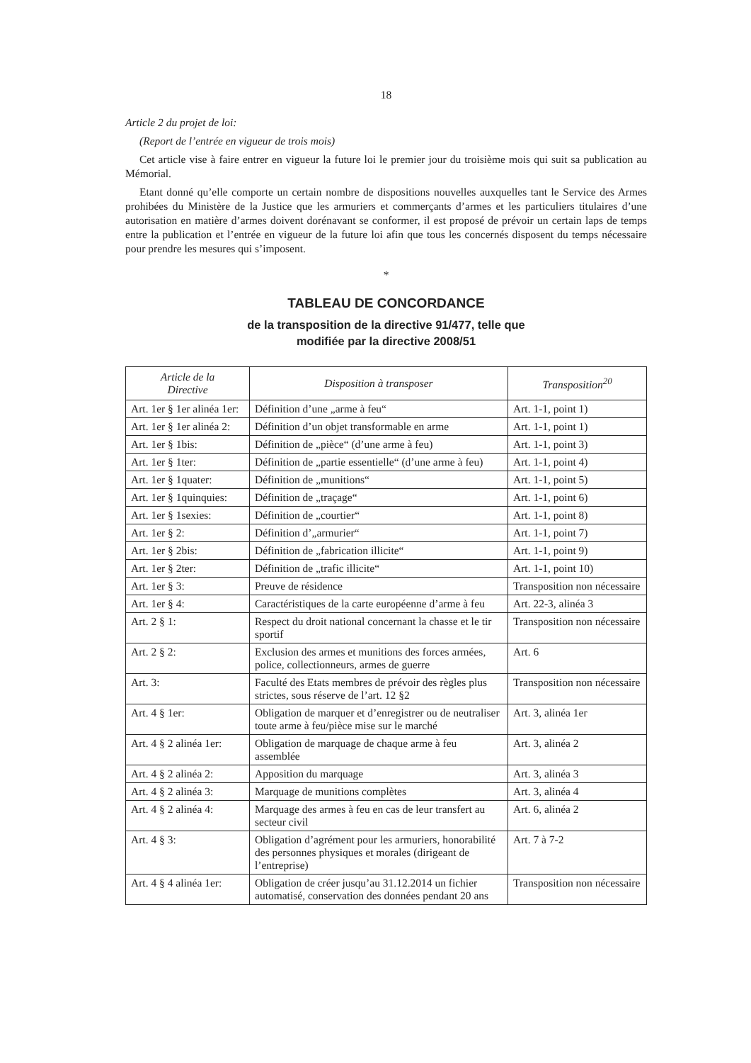18
Article 2 du projet de loi:
(Report de l’entrée en vigueur de trois mois)
Cet article vise à faire entrer en vigueur la future loi le premier jour du troisième mois qui suit sa publication au Mémorial.
Etant donné qu’elle comporte un certain nombre de dispositions nouvelles auxquelles tant le Service des Armes prohibées du Ministère de la Justice que les armuriers et commerçants d’armes et les particuliers titulaires d’une autorisation en matière d’armes doivent dorénavant se conformer, il est proposé de prévoir un certain laps de temps entre la publication et l’entrée en vigueur de la future loi afin que tous les concernés disposent du temps nécessaire pour prendre les mesures qui s’imposent.
*
TABLEAU DE CONCORDANCE
de la transposition de la directive 91/477, telle que
modifiée par la directive 2008/51
| Article de la Directive | Disposition à transposer | Transposition<sup>20</sup> |
| --- | --- | --- |
| Art. 1er § 1er alinéa 1er: | Définition d’une „arme à feu“ | Art. 1-1, point 1) |
| Art. 1er § 1er alinéa 2: | Définition d’un objet transformable en arme | Art. 1-1, point 1) |
| Art. 1er § 1bis: | Définition de „pièce“ (d’une arme à feu) | Art. 1-1, point 3) |
| Art. 1er § 1ter: | Définition de „partie essentielle“ (d’une arme à feu) | Art. 1-1, point 4) |
| Art. 1er § 1quater: | Définition de „munitions“ | Art. 1-1, point 5) |
| Art. 1er § 1quinquies: | Définition de „traçage“ | Art. 1-1, point 6) |
| Art. 1er § 1sexies: | Définition de „courtier“ | Art. 1-1, point 8) |
| Art. 1er § 2: | Définition d’„armurier“ | Art. 1-1, point 7) |
| Art. 1er § 2bis: | Définition de „fabrication illicite“ | Art. 1-1, point 9) |
| Art. 1er § 2ter: | Définition de „trafic illicite“ | Art. 1-1, point 10) |
| Art. 1er § 3: | Preuve de résidence | Transposition non nécessaire |
| Art. 1er § 4: | Caractéristiques de la carte européenne d’arme à feu | Art. 22-3, alinéa 3 |
| Art. 2 § 1: | Respect du droit national concernant la chasse et le tir sportif | Transposition non nécessaire |
| Art. 2 § 2: | Exclusion des armes et munitions des forces armées, police, collectionneurs, armes de guerre | Art. 6 |
| Art. 3: | Faculté des Etats membres de prévoir des règles plus strictes, sous réserve de l’art. 12 §2 | Transposition non nécessaire |
| Art. 4 § 1er: | Obligation de marquer et d’enregistrer ou de neutraliser toute arme à feu/pièce mise sur le marché | Art. 3, alinéa 1er |
| Art. 4 § 2 alinéa 1er: | Obligation de marquage de chaque arme à feu assemblée | Art. 3, alinéa 2 |
| Art. 4 § 2 alinéa 2: | Apposition du marquage | Art. 3, alinéa 3 |
| Art. 4 § 2 alinéa 3: | Marquage de munitions complètes | Art. 3, alinéa 4 |
| Art. 4 § 2 alinéa 4: | Marquage des armes à feu en cas de leur transfert au secteur civil | Art. 6, alinéa 2 |
| Art. 4 § 3: | Obligation d’agrément pour les armuriers, honorabilité des personnes physiques et morales (dirigeant de l’entreprise) | Art. 7 à 7-2 |
| Art. 4 § 4 alinéa 1er: | Obligation de créer jusqu’au 31.12.2014 un fichier automatisé, conservation des données pendant 20 ans | Transposition non nécessaire |